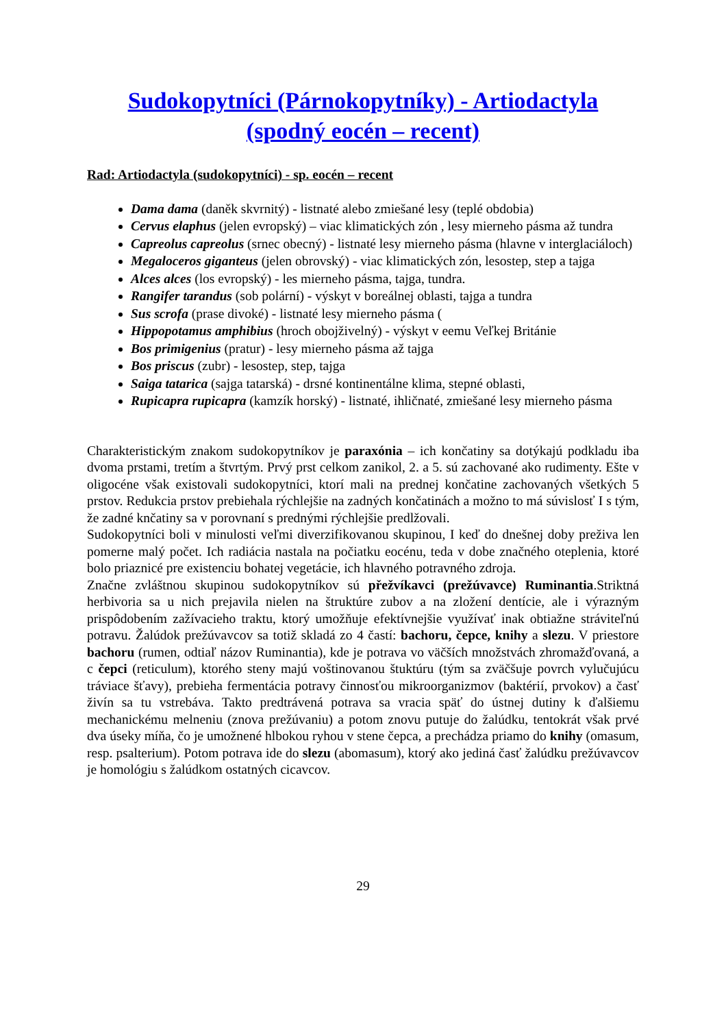Sudokopytníci (Párnokopytníky) - Artiodactyla
(spodný eocén – recent)
Rad: Artiodactyla (sudokopytníci) - sp. eocén – recent
Dama dama (daněk skvrnitý) - listnaté alebo zmiešané lesy (teplé obdobia)
Cervus elaphus (jelen evropský) – viac klimatických zón , lesy mierneho pásma až tundra
Capreolus capreolus (srnec obecný) - listnaté lesy mierneho pásma (hlavne v interglaciáloch)
Megaloceros giganteus (jelen obrovský) - viac klimatických zón, lesostep, step a tajga
Alces alces (los evropský) - les mierneho pásma, tajga, tundra.
Rangifer tarandus (sob polární) - výskyt v boreálnej oblasti, tajga a tundra
Sus scrofa (prase divoké) - listnaté lesy mierneho pásma (
Hippopotamus amphibius (hroch obojživelný) - výskyt v eemu Veľkej Británie
Bos primigenius (pratur) - lesy mierneho pásma až tajga
Bos priscus (zubr) - lesostep, step, tajga
Saiga tatarica (sajga tatarská) - drsné kontinentálne klima, stepné oblasti,
Rupicapra rupicapra (kamzík horský) - listnaté, ihličnaté, zmiešané lesy mierneho pásma
Charakteristickým znakom sudokopytníkov je paraxónia – ich končatiny sa dotýkajú podkladu iba dvoma prstami, tretím a štvrtým. Prvý prst celkom zanikol, 2. a 5. sú zachované ako rudimenty. Ešte v oligocéne však existovali sudokopytníci, ktorí mali na prednej končatine zachovaných všetkých 5 prstov. Redukcia prstov prebiehala rýchlejšie na zadných končatinách a možno to má súvislosť I s tým, že zadné knčatiny sa v porovnaní s prednými rýchlejšie predlžovali.
Sudokopytníci boli v minulosti veľmi diverzifikovanou skupinou, I keď do dnešnej doby preživa len pomerne malý počet. Ich radiácia nastala na počiatku eocénu, teda v dobe značného oteplenia, ktoré bolo priaznicé pre existenciu bohatej vegetácie, ich hlavného potravného zdroja.
Značne zvláštnou skupinou sudokopytníkov sú přežvíkavci (prežúvavce) Ruminantia.Striktná herbivoria sa u nich prejavila nielen na štruktúre zubov a na zložení dentície, ale i výrazným prispôdobením zažívacieho traktu, ktorý umožňuje efektívnejšie využívať inak obtiažne stráviteľnú potravu. Žalúdok prežúvavcov sa totiž skladá zo 4 častí: bachoru, čepce, knihy a slezu. V priestore bachoru (rumen, odtiaľ názov Ruminantia), kde je potrava vo väčších množstvách zhromažďovaná, a c čepci (reticulum), ktorého steny majú voštinovanou štuktúru (tým sa zväčšuje povrch vylučujúcu tráviace šťavy), prebieha fermentácia potravy činnosťou mikroorganizmov (baktérií, prvokov) a časť živín sa tu vstrebáva. Takto predtrávená potrava sa vracia späť do ústnej dutiny k ďalšiemu mechanickému melneniu (znova prežúvaniu) a potom znovu putuje do žalúdku, tentokrát však prvé dva úseky míňa, čo je umožnené hlbokou ryhou v stene čepca, a prechádza priamo do knihy (omasum, resp. psalterium). Potom potrava ide do slezu (abomasum), ktorý ako jediná časť žalúdku prežúvavcov je homológiu s žalúdkom ostatných cicavcov.
29